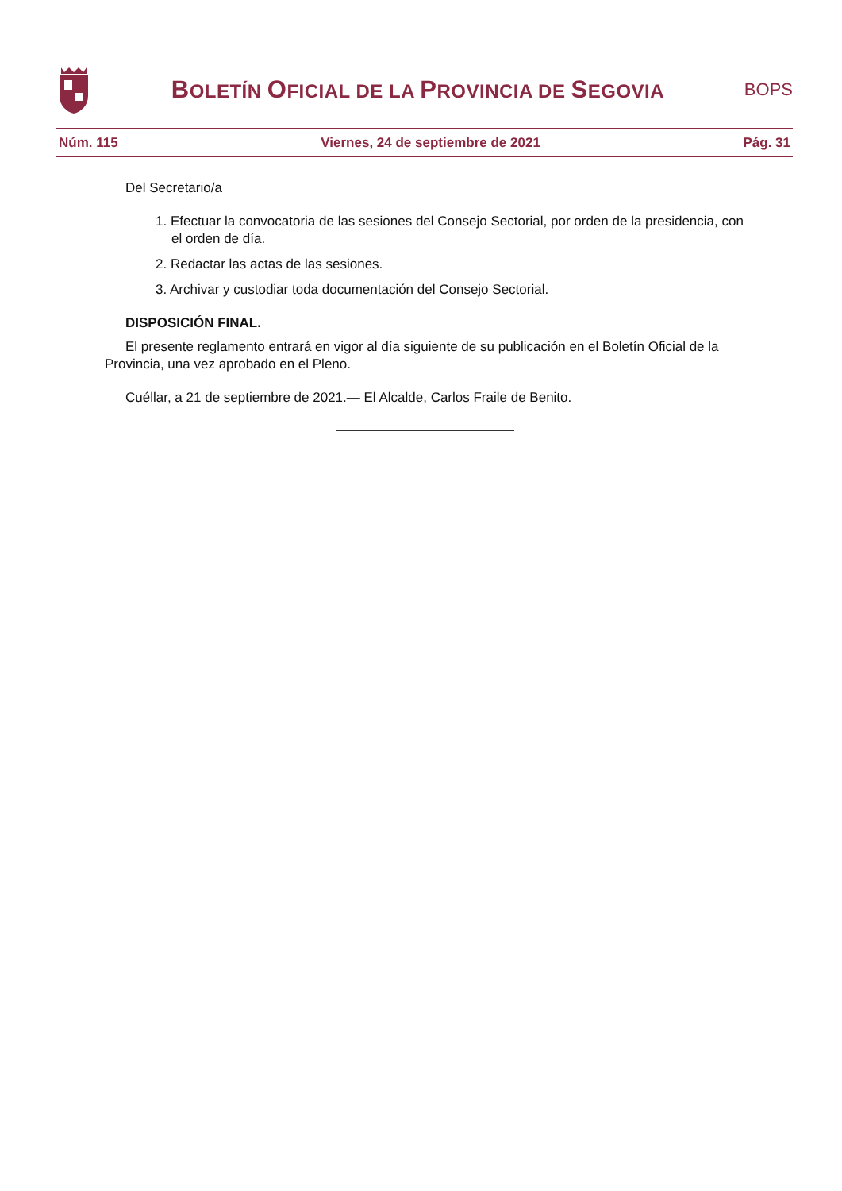BOLETÍN OFICIAL DE LA PROVINCIA DE SEGOVIA
BOPS
Núm. 115 Viernes, 24 de septiembre de 2021 Pág. 31
Del Secretario/a
1. Efectuar la convocatoria de las sesiones del Consejo Sectorial, por orden de la presidencia, con el orden de día.
2. Redactar las actas de las sesiones.
3. Archivar y custodiar toda documentación del Consejo Sectorial.
DISPOSICIÓN FINAL.
El presente reglamento entrará en vigor al día siguiente de su publicación en el Boletín Oficial de la Provincia, una vez aprobado en el Pleno.
Cuéllar, a 21 de septiembre de 2021.— El Alcalde, Carlos Fraile de Benito.